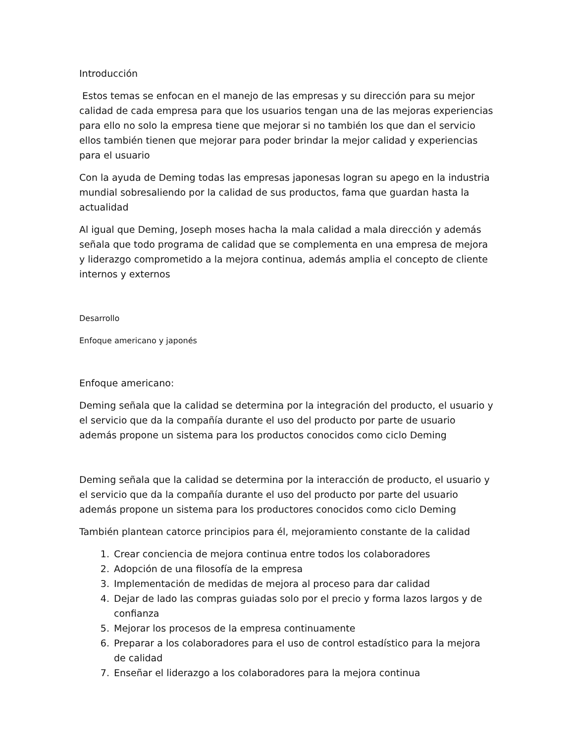Introducción
Estos temas se enfocan en el manejo de las empresas y su dirección para su mejor calidad de cada empresa para que los usuarios tengan una de las mejoras experiencias para ello no solo la empresa tiene que mejorar si no también los que dan el servicio ellos también tienen que mejorar para poder brindar la mejor calidad y experiencias para el usuario
Con la ayuda de Deming todas las empresas japonesas logran su apego en la industria mundial sobresaliendo por la calidad de sus productos, fama que guardan hasta la actualidad
Al igual que Deming, Joseph moses hacha la mala calidad a mala dirección y además señala que todo programa de calidad que se complementa en una empresa de mejora y liderazgo comprometido a la mejora continua, además amplia el concepto de cliente internos y externos
Desarrollo
Enfoque americano y japonés
Enfoque americano:
Deming señala que la calidad se determina por la integración del producto, el usuario y el servicio que da la compañía durante el uso del producto por parte de usuario además propone un sistema para los productos conocidos como ciclo Deming
Deming señala que la calidad se determina por la interacción de producto, el usuario y el servicio que da la compañía durante el uso del producto por parte del usuario además propone un sistema para los productores conocidos como ciclo Deming
También plantean catorce principios para él, mejoramiento constante de la calidad
1. Crear conciencia de mejora continua entre todos los colaboradores
2. Adopción de una filosofía de la empresa
3. Implementación de medidas de mejora al proceso para dar calidad
4. Dejar de lado las compras guiadas solo por el precio y forma lazos largos y de confianza
5. Mejorar los procesos de la empresa continuamente
6. Preparar a los colaboradores para el uso de control estadístico para la mejora de calidad
7. Enseñar el liderazgo a los colaboradores para la mejora continua